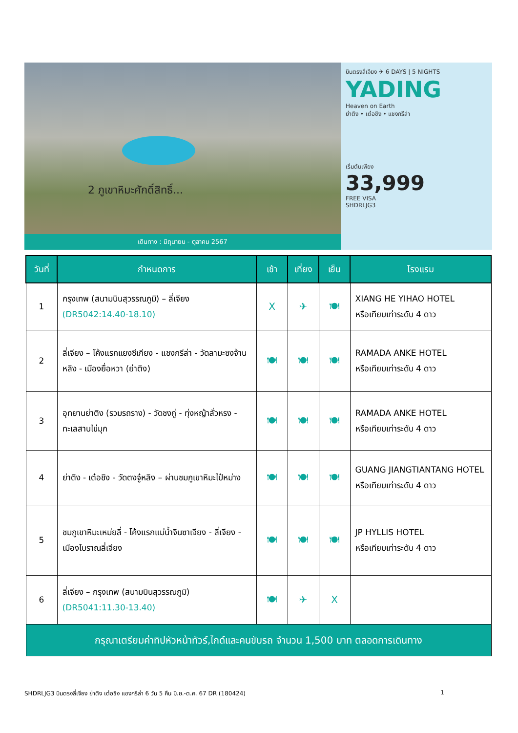2 ภูเขาหิมะศักดิ์สิทธิ์...
เดินทาง : มิถุนายน - ตุลาคม 2567
บินตรงลี่เจียง ✈ 6 DAYS | 5 NIGHTS
YADING
Heaven on Earth
ย่าติง • เต๋อชิง • แชงกรีล่า
เริ่มต้นเพียง
33,999
FREE VISA
SHDRLJG3
| วันที่ | กำหนดการ | เช้า | เที่ยง | เย็น | โรงแรม |
| --- | --- | --- | --- | --- | --- |
| 1 | กรุงเทพ (สนามบินสุวรรณภูมิ) – ลี่เจียง (DR5042:14.40-18.10) | X | ✈ | 🍽 | XIANG HE YIHAO HOTEL หรือเทียบเท่าระดับ 4 ดาว |
| 2 | ลี่เจียง – โค้งแรกแยงซีเกียง - แชงกรีล่า - วัดลามะซงจ้านหลิง - เมืองยื่อหวา (ย่าติง) | 🍽 | 🍽 | 🍽 | RAMADA ANKE HOTEL หรือเทียบเท่าระดับ 4 ดาว |
| 3 | อุทยานย่าติง (รวมรถราง) - วัดชงกู่ - ทุ่งหญ้าลั่วหรง - ทะเลสาบไข่มุก | 🍽 | 🍽 | 🍽 | RAMADA ANKE HOTEL หรือเทียบเท่าระดับ 4 ดาว |
| 4 | ย่าติง - เต๋อชิง - วัดตงจู๋หลิง – ผ่านชมภูเขาหิมะไป๋หม่าง | 🍽 | 🍽 | 🍽 | GUANG JIANGTIANTANG HOTEL หรือเทียบเท่าระดับ 4 ดาว |
| 5 | ชมภูเขาหิมะเหม่ยลี่ - โค้งแรกแม่น้ำจินซาเจียง - ลี่เจียง - เมืองโบราณลี่เจียง | 🍽 | 🍽 | 🍽 | JP HYLLIS HOTEL หรือเทียบเท่าระดับ 4 ดาว |
| 6 | ลี่เจียง – กรุงเทพ (สนามบินสุวรรณภูมิ) (DR5041:11.30-13.40) | 🍽 | ✈ | X | |
| กรุณาเตรียมค่าทิปหัวหน้าทัวร์,ไกด์และคนขับรถ จำนวน 1,500 บาท ตลอดการเดินทาง | | | | | |
SHDRLJG3 บินตรงลี่เจียง ย่าติง เต๋อชิง แชงกรีล่า 6 วัน 5 คืน มิ.ย.-ต.ค. 67 DR (180424) 1